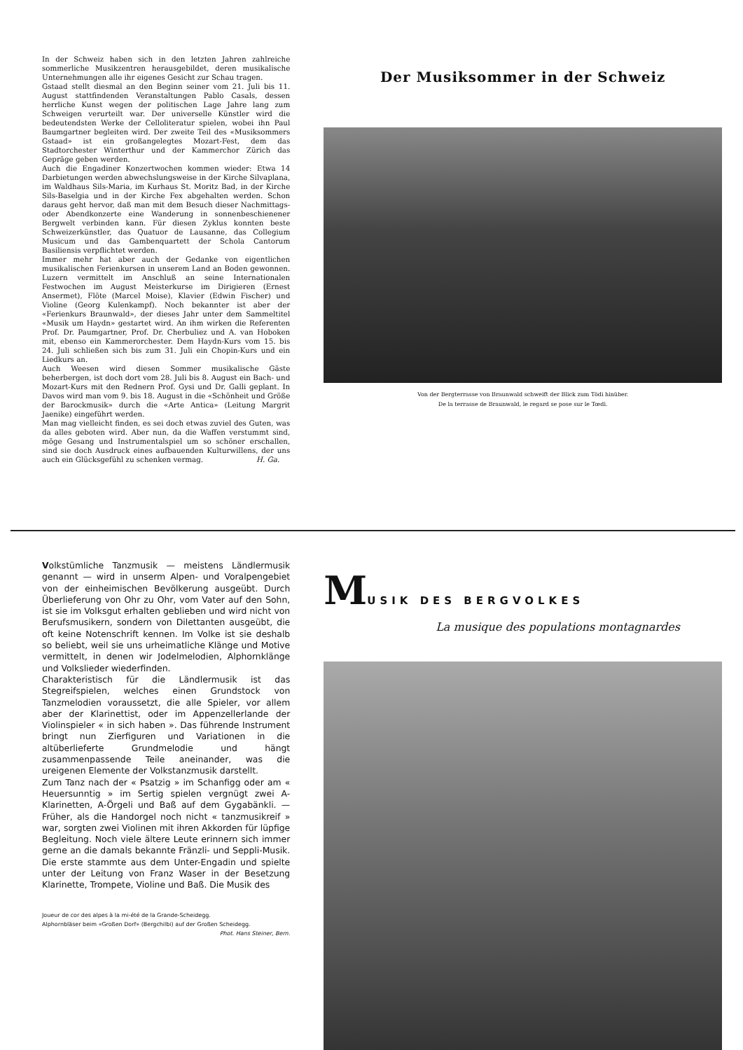In der Schweiz haben sich in den letzten Jahren zahlreiche sommerliche Musikzentren herausgebildet, deren musikalische Unternehmungen alle ihr eigenes Gesicht zur Schau tragen.
Gstaad stellt diesmal an den Beginn seiner vom 21. Juli bis 11. August stattfindenden Veranstaltungen Pablo Casals, dessen herrliche Kunst wegen der politischen Lage Jahre lang zum Schweigen verurteilt war. Der universelle Künstler wird die bedeutendsten Werke der Celloliteratur spielen, wobei ihn Paul Baumgartner begleiten wird. Der zweite Teil des «Musiksommers Gstaad» ist ein großangelegtes Mozart-Fest, dem das Stadtorchester Winterthur und der Kammerchor Zürich das Gepräge geben werden.
Auch die Engadiner Konzertwochen kommen wieder: Etwa 14 Darbietungen werden abwechslungsweise in der Kirche Silvaplana, im Waldhaus Sils-Maria, im Kurhaus St. Moritz Bad, in der Kirche Sils-Baselgia und in der Kirche Fex abgehalten werden. Schon daraus geht hervor, daß man mit dem Besuch dieser Nachmittags- oder Abendkonzerte eine Wanderung in sonnenbeschienener Bergwelt verbinden kann. Für diesen Zyklus konnten beste Schweizerkünstler, das Quatuor de Lausanne, das Collegium Musicum und das Gambenquartett der Schola Cantorum Basiliensis verpflichtet werden.
Immer mehr hat aber auch der Gedanke von eigentlichen musikalischen Ferienkursen in unserem Land an Boden gewonnen. Luzern vermittelt im Anschluß an seine Internationalen Festwochen im August Meisterkurse im Dirigieren (Ernest Ansermet), Flöte (Marcel Moise), Klavier (Edwin Fischer) und Violine (Georg Kulenkampf). Noch bekannter ist aber der «Ferienkurs Braunwald», der dieses Jahr unter dem Sammeltitel «Musik um Haydn» gestartet wird. An ihm wirken die Referenten Prof. Dr. Paumgartner, Prof. Dr. Cherbuliez und A. van Hoboken mit, ebenso ein Kammerorchester. Dem Haydn-Kurs vom 15. bis 24. Juli schließen sich bis zum 31. Juli ein Chopin-Kurs und ein Liedkurs an.
Auch Weesen wird diesen Sommer musikalische Gäste beherbergen, ist doch dort vom 28. Juli bis 8. August ein Bach- und Mozart-Kurs mit den Rednern Prof. Gysi und Dr. Galli geplant. In Davos wird man vom 9. bis 18. August in die «Schönheit und Größe der Barockmusik» durch die «Arte Antica» (Leitung Margrit Jaenike) eingeführt werden.
Man mag vielleicht finden, es sei doch etwas zuviel des Guten, was da alles geboten wird. Aber nun, da die Waffen verstummt sind, möge Gesang und Instrumentalspiel um so schöner erschallen, sind sie doch Ausdruck eines aufbauenden Kulturwillens, der uns auch ein Glücksgefühl zu schenken vermag. H. Ga.
Der Musiksommer in der Schweiz
Von der Bergterrasse von Braunwald schweift der Blick zum Tödi hinüber.
De la terrasse de Braunwald, le regard se pose sur le Tœdi.
Volkstümliche Tanzmusik — meistens Ländlermusik genannt — wird in unserm Alpen- und Voralpengebiet von der einheimischen Bevölkerung ausgeübt. Durch Überlieferung von Ohr zu Ohr, vom Vater auf den Sohn, ist sie im Volksgut erhalten geblieben und wird nicht von Berufsmusikern, sondern von Dilettanten ausgeübt, die oft keine Notenschrift kennen. Im Volke ist sie deshalb so beliebt, weil sie uns urheimatliche Klänge und Motive vermittelt, in denen wir Jodelmelodien, Alphornklänge und Volkslieder wiederfinden.
Charakteristisch für die Ländlermusik ist das Stegreifspielen, welches einen Grundstock von Tanzmelodien voraussetzt, die alle Spieler, vor allem aber der Klarinettist, oder im Appenzellerlande der Violinspieler « in sich haben ». Das führende Instrument bringt nun Zierfiguren und Variationen in die altüberlieferte Grundmelodie und hängt zusammenpassende Teile aneinander, was die ureigenen Elemente der Volkstanzmusik darstellt.
Zum Tanz nach der « Psatzig » im Schanfigg oder am « Heuersunntig » im Sertig spielen vergnügt zwei A-Klarinetten, A-Örgeli und Baß auf dem Gygabänkli. — Früher, als die Handorgel noch nicht « tanzmusikreif » war, sorgten zwei Violinen mit ihren Akkorden für lüpfige Begleitung. Noch viele ältere Leute erinnern sich immer gerne an die damals bekannte Fränzli- und Seppli-Musik. Die erste stammte aus dem Unter-Engadin und spielte unter der Leitung von Franz Waser in der Besetzung Klarinette, Trompete, Violine und Baß. Die Musik des
Joueur de cor des alpes à la mi-été de la Grande-Scheidegg.
Alphornbläser beim «Großen Dorf» (Bergchilbi) auf der Großen Scheidegg.
Phot. Hans Steiner, Bern.
MUSIK DES BERGVOLKES
La musique des populations montagnardes